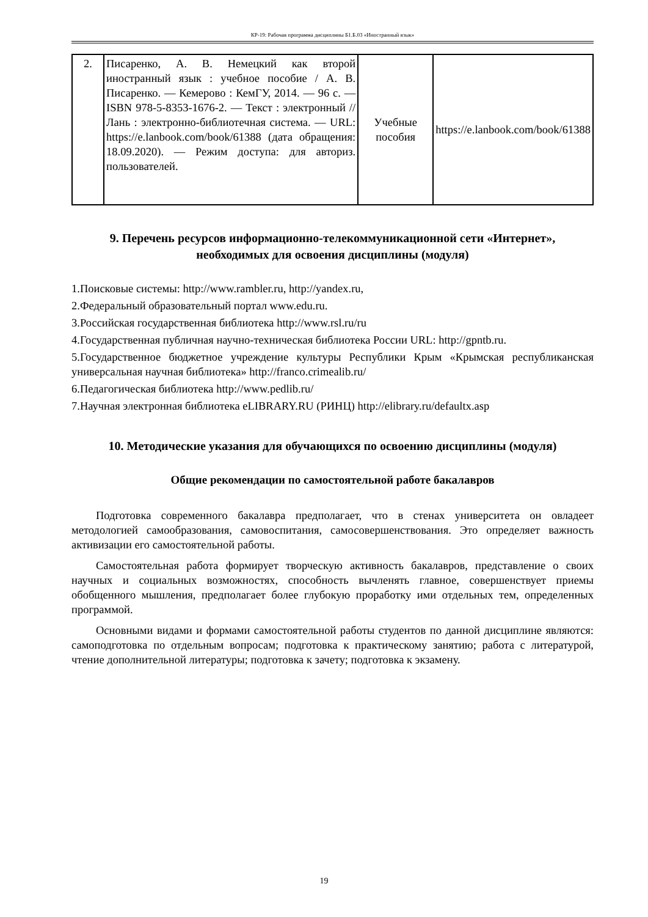КР-19: Рабочая программа дисциплины Б1.Б.03 «Иностранный язык»
| 2. | Писаренко, А. В. Немецкий как второй иностранный язык : учебное пособие / А. В. Писаренко. — Кемерово : КемГУ, 2014. — 96 с. — ISBN 978-5-8353-1676-2. — Текст : электронный // Лань : электронно-библиотечная система. — URL: https://e.lanbook.com/book/61388 (дата обращения: 18.09.2020). — Режим доступа: для авториз. пользователей. | Учебные пособия | https://e.lanbook.com/book/61388 |
9. Перечень ресурсов информационно-телекоммуникационной сети «Интернет», необходимых для освоения дисциплины (модуля)
1.Поисковые системы: http://www.rambler.ru, http://yandex.ru,
2.Федеральный образовательный портал www.edu.ru.
3.Российская государственная библиотека http://www.rsl.ru/ru
4.Государственная публичная научно-техническая библиотека России URL: http://gpntb.ru.
5.Государственное бюджетное учреждение культуры Республики Крым «Крымская республиканская универсальная научная библиотека» http://franco.crimealib.ru/
6.Педагогическая библиотека http://www.pedlib.ru/
7.Научная электронная библиотека eLIBRARY.RU (РИНЦ) http://elibrary.ru/defaultx.asp
10. Методические указания для обучающихся по освоению дисциплины (модуля)
Общие рекомендации по самостоятельной работе бакалавров
Подготовка современного бакалавра предполагает, что в стенах университета он овладеет методологией самообразования, самовоспитания, самосовершенствования. Это определяет важность активизации его самостоятельной работы.
Самостоятельная работа формирует творческую активность бакалавров, представление о своих научных и социальных возможностях, способность вычленять главное, совершенствует приемы обобщенного мышления, предполагает более глубокую проработку ими отдельных тем, определенных программой.
Основными видами и формами самостоятельной работы студентов по данной дисциплине являются: самоподготовка по отдельным вопросам; подготовка к практическому занятию; работа с литературой, чтение дополнительной литературы; подготовка к зачету; подготовка к экзамену.
19